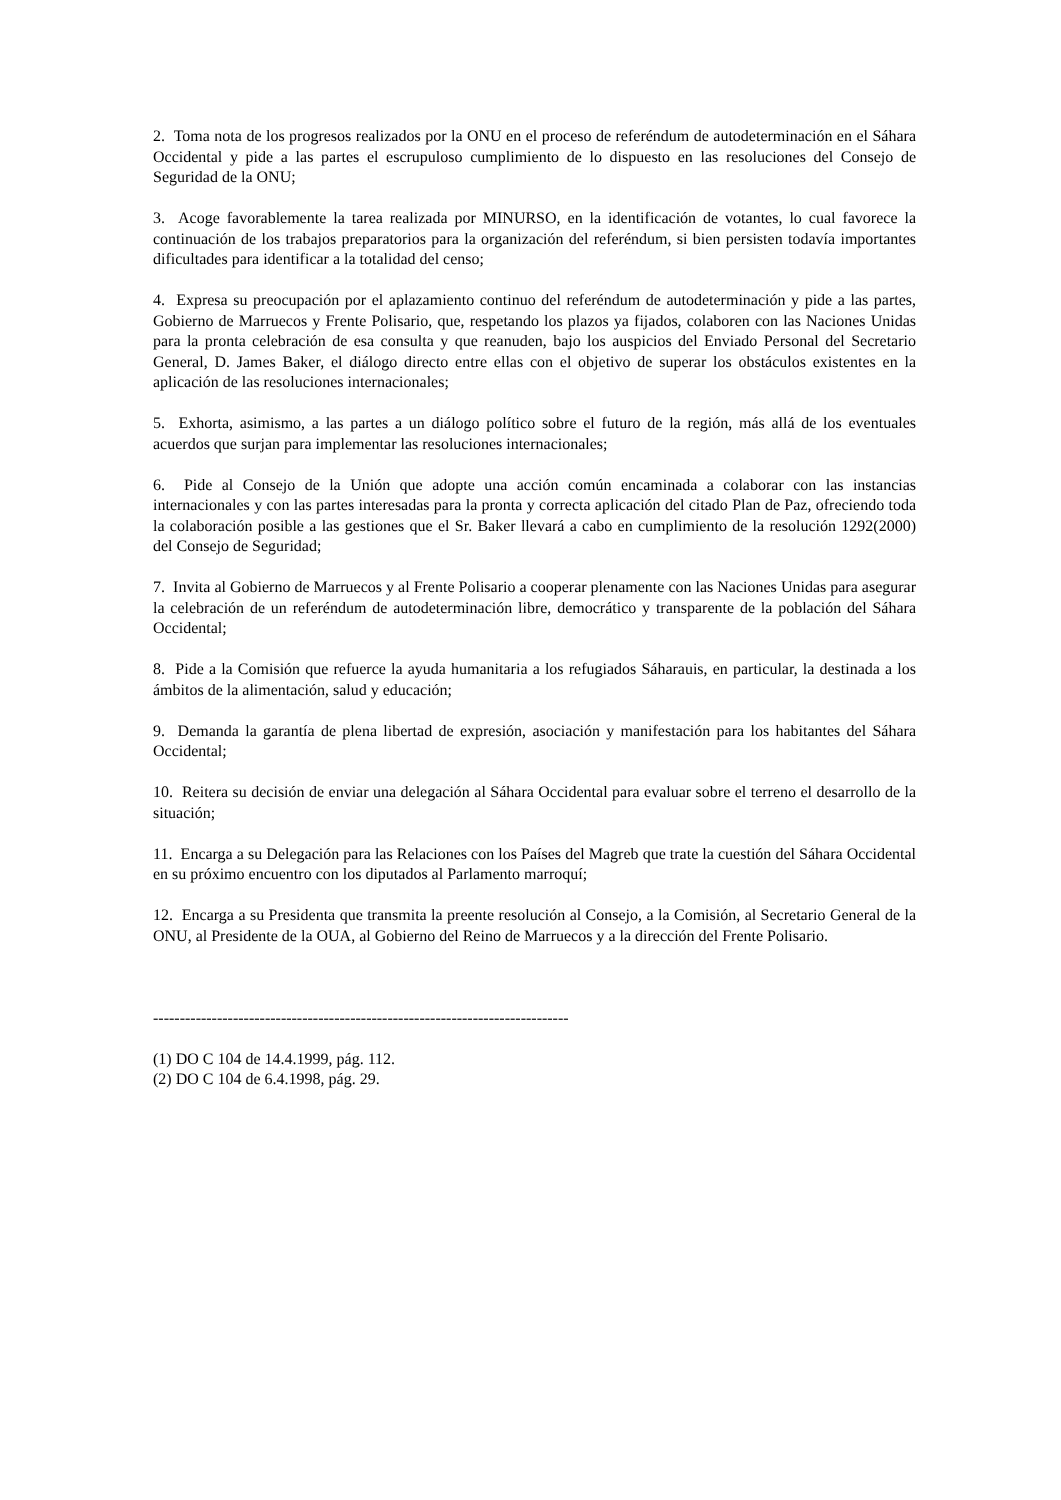2. Toma nota de los progresos realizados por la ONU en el proceso de referéndum de autodeterminación en el Sáhara Occidental y pide a las partes el escrupuloso cumplimiento de lo dispuesto en las resoluciones del Consejo de Seguridad de la ONU;
3. Acoge favorablemente la tarea realizada por MINURSO, en la identificación de votantes, lo cual favorece la continuación de los trabajos preparatorios para la organización del referéndum, si bien persisten todavía importantes dificultades para identificar a la totalidad del censo;
4. Expresa su preocupación por el aplazamiento continuo del referéndum de autodeterminación y pide a las partes, Gobierno de Marruecos y Frente Polisario, que, respetando los plazos ya fijados, colaboren con las Naciones Unidas para la pronta celebración de esa consulta y que reanuden, bajo los auspicios del Enviado Personal del Secretario General, D. James Baker, el diálogo directo entre ellas con el objetivo de superar los obstáculos existentes en la aplicación de las resoluciones internacionales;
5. Exhorta, asimismo, a las partes a un diálogo político sobre el futuro de la región, más allá de los eventuales acuerdos que surjan para implementar las resoluciones internacionales;
6. Pide al Consejo de la Unión que adopte una acción común encaminada a colaborar con las instancias internacionales y con las partes interesadas para la pronta y correcta aplicación del citado Plan de Paz, ofreciendo toda la colaboración posible a las gestiones que el Sr. Baker llevará a cabo en cumplimiento de la resolución 1292(2000) del Consejo de Seguridad;
7. Invita al Gobierno de Marruecos y al Frente Polisario a cooperar plenamente con las Naciones Unidas para asegurar la celebración de un referéndum de autodeterminación libre, democrático y transparente de la población del Sáhara Occidental;
8. Pide a la Comisión que refuerce la ayuda humanitaria a los refugiados Sáharauis, en particular, la destinada a los ámbitos de la alimentación, salud y educación;
9. Demanda la garantía de plena libertad de expresión, asociación y manifestación para los habitantes del Sáhara Occidental;
10. Reitera su decisión de enviar una delegación al Sáhara Occidental para evaluar sobre el terreno el desarrollo de la situación;
11. Encarga a su Delegación para las Relaciones con los Países del Magreb que trate la cuestión del Sáhara Occidental en su próximo encuentro con los diputados al Parlamento marroquí;
12. Encarga a su Presidenta que transmita la preente resolución al Consejo, a la Comisión, al Secretario General de la ONU, al Presidente de la OUA, al Gobierno del Reino de Marruecos y a la dirección del Frente Polisario.
------------------------------------------------------------------------------
(1) DO C 104 de 14.4.1999, pág. 112.
(2) DO C 104 de 6.4.1998, pág. 29.